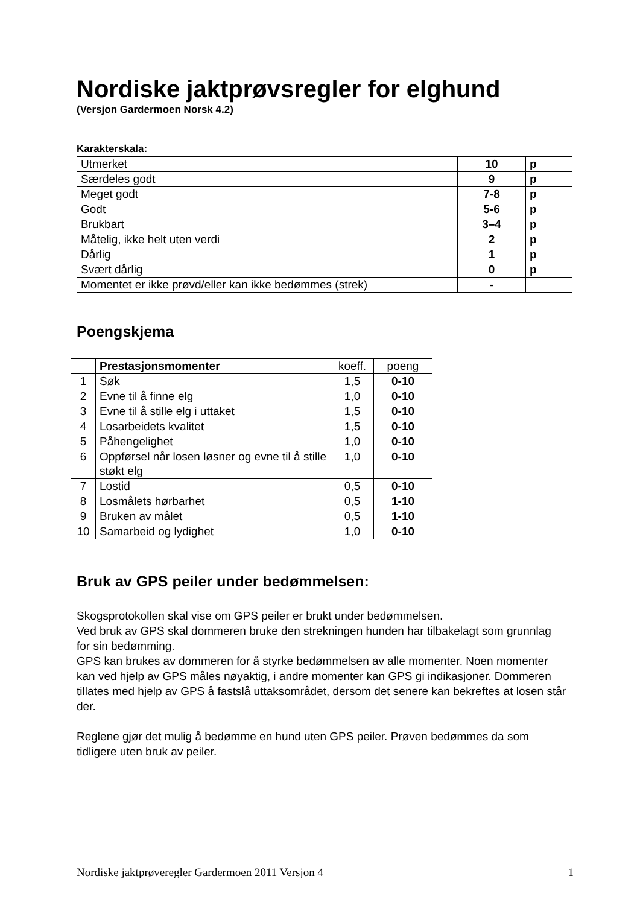Nordiske jaktprøvsregler for elghund
(Versjon Gardermoen Norsk 4.2)
Karakterskala:
| Utmerket | 10 | p |
| Særdeles godt | 9 | p |
| Meget godt | 7-8 | p |
| Godt | 5-6 | p |
| Brukbart | 3–4 | p |
| Måtelig, ikke helt uten verdi | 2 | p |
| Dårlig | 1 | p |
| Svært dårlig | 0 | p |
| Momentet er ikke prøvd/eller kan ikke bedømmes (strek) | - | |
Poengskjema
| | Prestasjonsmomenter | koeff. | poeng |
| --- | --- | --- | --- |
| 1 | Søk | 1,5 | 0-10 |
| 2 | Evne til å finne elg | 1,0 | 0-10 |
| 3 | Evne til å stille elg i uttaket | 1,5 | 0-10 |
| 4 | Losarbeidets kvalitet | 1,5 | 0-10 |
| 5 | Påhengelighet | 1,0 | 0-10 |
| 6 | Oppførsel når losen løsner og evne til å stille støkt elg | 1,0 | 0-10 |
| 7 | Lostid | 0,5 | 0-10 |
| 8 | Losmålets hørbarhet | 0,5 | 1-10 |
| 9 | Bruken av målet | 0,5 | 1-10 |
| 10 | Samarbeid og lydighet | 1,0 | 0-10 |
Bruk av GPS peiler under bedømmelsen:
Skogsprotokollen skal vise om GPS peiler er brukt under bedømmelsen.
Ved bruk av GPS skal dommeren bruke den strekningen hunden har tilbakelagt som grunnlag for sin bedømming.
GPS kan brukes av dommeren for å styrke bedømmelsen av alle momenter. Noen momenter kan ved hjelp av GPS måles nøyaktig, i andre momenter kan GPS gi indikasjoner. Dommeren tillates med hjelp av GPS å fastslå uttaksområdet, dersom det senere kan bekreftes at losen står der.
Reglene gjør det mulig å bedømme en hund uten GPS peiler. Prøven bedømmes da som tidligere uten bruk av peiler.
Nordiske jaktprøveregler Gardermoen 2011 Versjon 4 1